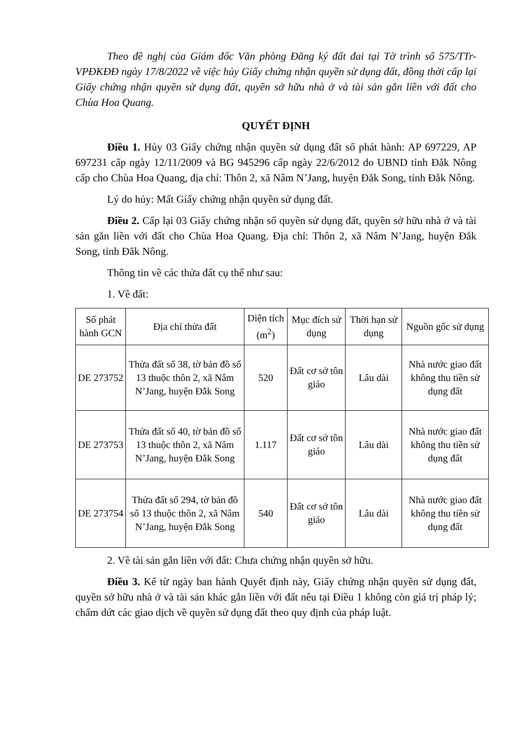Theo đề nghị của Giám đốc Văn phòng Đăng ký đất đai tại Tờ trình số 575/TTr-VPĐKĐĐ ngày 17/8/2022 về việc hủy Giấy chứng nhận quyền sử dụng đất, đồng thời cấp lại Giấy chứng nhận quyền sử dụng đất, quyền sở hữu nhà ở và tài sản gắn liền với đất cho Chùa Hoa Quang.
QUYẾT ĐỊNH
Điều 1. Hủy 03 Giấy chứng nhận quyền sử dụng đất số phát hành: AP 697229, AP 697231 cấp ngày 12/11/2009 và BG 945296 cấp ngày 22/6/2012 do UBND tỉnh Đắk Nông cấp cho Chùa Hoa Quang, địa chỉ: Thôn 2, xã Nâm N’Jang, huyện Đắk Song, tỉnh Đắk Nông.
Lý do hủy: Mất Giấy chứng nhận quyền sử dụng đất.
Điều 2. Cấp lại 03 Giấy chứng nhận số quyền sử dụng đất, quyền sở hữu nhà ở và tài sản gắn liền với đất cho Chùa Hoa Quang. Địa chỉ: Thôn 2, xã Nâm N’Jang, huyện Đắk Song, tỉnh Đắk Nông.
Thông tin về các thửa đất cụ thể như sau:
1. Về đất:
| Số phát hành GCN | Địa chỉ thửa đất | Diện tích (m<sup>2</sup>) | Mục đích sử dụng | Thời hạn sử dụng | Nguồn gốc sử dụng |
| DE 273752 | Thửa đất số 38, tờ bản đồ số 13 thuộc thôn 2, xã Nâm N’Jang, huyện Đắk Song | 520 | Đất cơ sở tôn giáo | Lâu dài | Nhà nước giao đất không thu tiền sử dụng đất |
| DE 273753 | Thửa đất số 40, tờ bản đồ số 13 thuộc thôn 2, xã Nâm N’Jang, huyện Đắk Song | 1.117 | Đất cơ sở tôn giáo | Lâu dài | Nhà nước giao đất không thu tiền sử dụng đất |
| DE 273754 | Thửa đất số 294, tờ bản đồ số 13 thuộc thôn 2, xã Nâm N’Jang, huyện Đắk Song | 540 | Đất cơ sở tôn giáo | Lâu dài | Nhà nước giao đất không thu tiền sử dụng đất |
2. Về tài sản gắn liền với đất: Chưa chứng nhận quyền sở hữu.
Điều 3. Kể từ ngày ban hành Quyết định này, Giấy chứng nhận quyền sử dụng đất, quyền sở hữu nhà ở và tài sản khác gắn liền với đất nêu tại Điều 1 không còn giá trị pháp lý; chấm dứt các giao dịch về quyền sử dụng đất theo quy định của pháp luật.